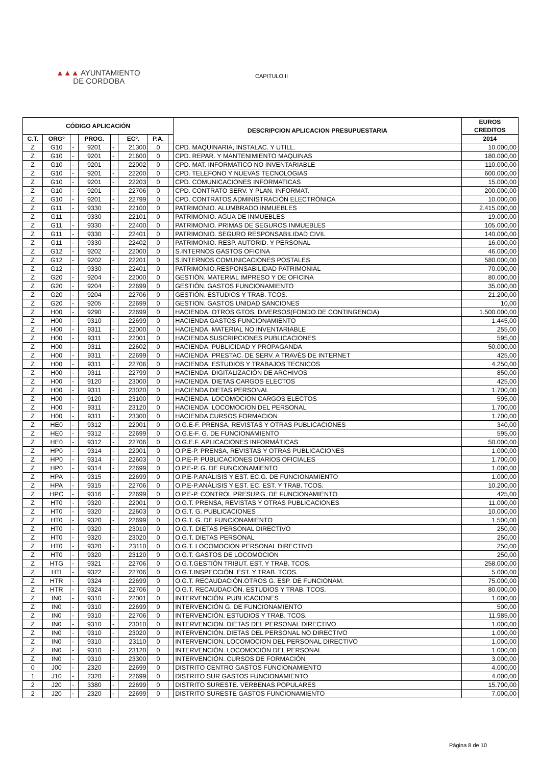▲▲▲ AYUNTAMIENTO
DE CORDOBA
CAPITULO II
| CÓDIGO APLICACIÓN | | | | | | | | DESCRIPCION APLICACION PRESUPUESTARIA | EUROS CREDITOS |
| --- | --- | --- | --- | --- | --- | --- | --- | --- | --- |
| C.T. | ORGº | | PROG. | | ECº. | P.A. | | | 2014 |
| Z | G10 | - | 9201 | - | 21300 | 0 | | CPD. MAQUINARIA, INSTALAC. Y UTILL. | 10.000,00 |
| Z | G10 | - | 9201 | - | 21600 | 0 | | CPD. REPAR. Y MANTENIMIENTO MAQUINAS | 180.000,00 |
| Z | G10 | - | 9201 | - | 22002 | 0 | | CPD. MAT. INFORMATICO NO INVENTARIABLE | 110.000,00 |
| Z | G10 | - | 9201 | - | 22200 | 0 | | CPD. TELEFONO Y NUEVAS TECNOLOGIAS | 600.000,00 |
| Z | G10 | - | 9201 | - | 22203 | 0 | | CPD. COMUNICACIONES INFORMATICAS | 15.000,00 |
| Z | G10 | - | 9201 | - | 22706 | 0 | | CPD. CONTRATO SERV. Y PLAN. INFORMAT. | 200.000,00 |
| Z | G10 | - | 9201 | - | 22799 | 0 | | CPD. CONTRATOS ADMINISTRACIÓN ELECTRÓNICA | 10.000,00 |
| Z | G11 | - | 9330 | - | 22100 | 0 | | PATRIMONIO. ALUMBRADO INMUEBLES | 2.415.000,00 |
| Z | G11 | - | 9330 | - | 22101 | 0 | | PATRIMONIO. AGUA DE INMUEBLES | 19.000,00 |
| Z | G11 | - | 9330 | - | 22400 | 0 | | PATRIMONIO. PRIMAS DE SEGUROS INMUEBLES | 105.000,00 |
| Z | G11 | - | 9330 | - | 22401 | 0 | | PATRIMONIO. SEGURO RESPONSABILIDAD CIVIL | 140.000,00 |
| Z | G11 | - | 9330 | - | 22402 | 0 | | PATRIMONIO. RESP. AUTORID. Y PERSONAL | 16.000,00 |
| Z | G12 | - | 9202 | - | 22000 | 0 | | S.INTERNOS GASTOS OFICINA | 46.000,00 |
| Z | G12 | - | 9202 | - | 22201 | 0 | | S.INTERNOS COMUNICACIONES POSTALES | 580.000,00 |
| Z | G12 | - | 9330 | - | 22401 | 0 | | PATRIMONIO.RESPONSABILIDAD PATRIMONIAL | 70.000,00 |
| Z | G20 | - | 9204 | - | 22000 | 0 | | GESTIÓN. MATERIAL IMPRESO Y DE OFICINA | 80.000,00 |
| Z | G20 | - | 9204 | - | 22699 | 0 | | GESTIÓN. GASTOS FUNCIONAMIENTO | 35.000,00 |
| Z | G20 | - | 9204 | - | 22706 | 0 | | GESTIÓN. ESTUDIOS Y TRAB. TCOS. | 21.200,00 |
| Z | G20 | - | 9205 | - | 22699 | 0 | | GESTION. GASTOS UNIDAD SANCIONES | 10,00 |
| Z | H00 | - | 9290 | - | 22699 | 0 | | HACIENDA. OTROS GTOS. DIVERSOS(FONDO DE CONTINGENCIA) | 1.500.000,00 |
| Z | H00 | - | 9310 | - | 22699 | 0 | | HACIENDA GASTOS FUNCIONAMIENTO | 1.445,00 |
| Z | H00 | - | 9311 | - | 22000 | 0 | | HACIENDA. MATERIAL NO INVENTARIABLE | 255,00 |
| Z | H00 | - | 9311 | - | 22001 | 0 | | HACIENDA SUSCRIPCIONES PUBLICACIONES | 595,00 |
| Z | H00 | - | 9311 | - | 22602 | 0 | | HACIENDA. PUBLICIDAD Y PROPAGANDA | 50.000,00 |
| Z | H00 | - | 9311 | - | 22699 | 0 | | HACIENDA. PRESTAC. DE SERV. A TRAVÉS DE INTERNET | 425,00 |
| Z | H00 | - | 9311 | - | 22706 | 0 | | HACIENDA. ESTUDIOS Y TRABAJOS TECNICOS | 4.250,00 |
| Z | H00 | - | 9311 | - | 22799 | 0 | | HACIENDA. DIGITALIZACIÓN DE ARCHIVOS | 850,00 |
| Z | H00 | - | 9120 | - | 23000 | 0 | | HACIENDA. DIETAS CARGOS ELECTOS | 425,00 |
| Z | H00 | - | 9311 | - | 23020 | 0 | | HACIENDA DIETAS PERSONAL | 1.700,00 |
| Z | H00 | - | 9120 | - | 23100 | 0 | | HACIENDA. LOCOMOCION CARGOS ELECTOS | 595,00 |
| Z | H00 | - | 9311 | - | 23120 | 0 | | HACIENDA. LOCOMOCION DEL PERSONAL | 1.700,00 |
| Z | H00 | - | 9311 | - | 23300 | 0 | | HACIENDA CURSOS FORMACION | 1.700,00 |
| Z | HE0 | - | 9312 | - | 22001 | 0 | | O.G.E-F. PRENSA, REVISTAS Y OTRAS PUBLICACIONES | 340,00 |
| Z | HE0 | - | 9312 | - | 22699 | 0 | | O.G.E-F. G. DE FUNCIONAMIENTO | 595,00 |
| Z | HE0 | - | 9312 | - | 22706 | 0 | | O.G.E.F. APLICACIONES INFORMÁTICAS | 50.000,00 |
| Z | HP0 | - | 9314 | - | 22001 | 0 | | O.P.E-P. PRENSA, REVISTAS Y OTRAS PUBLICACIONES | 1.000,00 |
| Z | HP0 | - | 9314 | - | 22603 | 0 | | O.P.E-P. PUBLICACIONES DIARIOS OFICIALES | 1.700,00 |
| Z | HP0 | - | 9314 | - | 22699 | 0 | | O.P.E-P. G. DE FUNCIONAMIENTO | 1.000,00 |
| Z | HPA | - | 9315 | - | 22699 | 0 | | O.P.E-P.ANÁLISIS Y EST. EC.G. DE FUNCIONAMIENTO | 1.000,00 |
| Z | HPA | - | 9315 | - | 22706 | 0 | | O.P.E-P.ANÁLISIS Y EST. EC. EST. Y TRAB. TCOS. | 10.200,00 |
| Z | HPC | - | 9316 | - | 22699 | 0 | | O.P.E-P. CONTROL PRESUP.G. DE FUNCIONAMIENTO | 425,00 |
| Z | HT0 | - | 9320 | - | 22001 | 0 | | O.G.T. PRENSA, REVISTAS Y OTRAS PUBLICACIONES | 11.000,00 |
| Z | HT0 | - | 9320 | - | 22603 | 0 | | O.G.T. G. PUBLICACIONES | 10.000,00 |
| Z | HT0 | - | 9320 | - | 22699 | 0 | | O.G.T. G. DE FUNCIONAMIENTO | 1.500,00 |
| Z | HT0 | - | 9320 | - | 23010 | 0 | | O.G.T. DIETAS PERSONAL DIRECTIVO | 250,00 |
| Z | HT0 | - | 9320 | - | 23020 | 0 | | O.G.T. DIETAS PERSONAL | 250,00 |
| Z | HT0 | - | 9320 | - | 23110 | 0 | | O.G.T. LOCOMOCION PERSONAL DIRECTIVO | 250,00 |
| Z | HT0 | - | 9320 | - | 23120 | 0 | | O.G.T. GASTOS DE LOCOMOCION | 250,00 |
| Z | HTG | - | 9321 | - | 22706 | 0 | | O.G.T.GESTIÓN TRIBUT. EST. Y TRAB. TCOS. | 258.000,00 |
| Z | HTI | - | 9322 | - | 22706 | 0 | | O.G.T.INSPECCIÓN. EST. Y TRAB. TCOS. | 5.000,00 |
| Z | HTR | - | 9324 | - | 22699 | 0 | | O.G.T. RECAUDACIÓN.OTROS G. ESP. DE FUNCIONAM. | 75.000,00 |
| Z | HTR | - | 9324 | - | 22706 | 0 | | O.G.T. RECAUDACIÓN. ESTUDIOS Y TRAB. TCOS. | 80.000,00 |
| Z | IN0 | - | 9310 | - | 22001 | 0 | | INTERVENCIÓN. PUBLICACIONES | 1.000,00 |
| Z | IN0 | - | 9310 | - | 22699 | 0 | | INTERVENCIÓN G. DE FUNCIONAMIENTO | 500,00 |
| Z | IN0 | - | 9310 | - | 22706 | 0 | | INTERVENCIÓN. ESTUDIOS Y TRAB. TCOS. | 11.985,00 |
| Z | IN0 | - | 9310 | - | 23010 | 0 | | INTERVENCION. DIETAS DEL PERSONAL DIRECTIVO | 1.000,00 |
| Z | IN0 | - | 9310 | - | 23020 | 0 | | INTERVENCIÓN. DIETAS DEL PERSONAL NO DIRECTIVO | 1.000,00 |
| Z | IN0 | - | 9310 | - | 23110 | 0 | | INTERVENCION. LOCOMOCION DEL PERSONAL DIRECTIVO | 1.000,00 |
| Z | IN0 | - | 9310 | - | 23120 | 0 | | INTERVENCIÓN. LOCOMOCIÓN DEL PERSONAL | 1.000,00 |
| Z | IN0 | - | 9310 | - | 23300 | 0 | | INTERVENCIÓN. CURSOS DE FORMACIÓN | 3.000,00 |
| 0 | J00 | - | 2320 | - | 22699 | 0 | | DISTRITO CENTRO GASTOS FUNCIONAMIENTO | 4.000,00 |
| 1 | J10 | - | 2320 | - | 22699 | 0 | | DISTRITO SUR GASTOS FUNCIONAMIENTO | 4.000,00 |
| 2 | J20 | - | 3380 | - | 22699 | 0 | | DISTRITO SURESTE. VERBENAS POPULARES | 15.700,00 |
| 2 | J20 | - | 2320 | - | 22699 | 0 | | DISTRITO SURESTE GASTOS FUNCIONAMIENTO | 7.000,00 |
Página 8 de 10